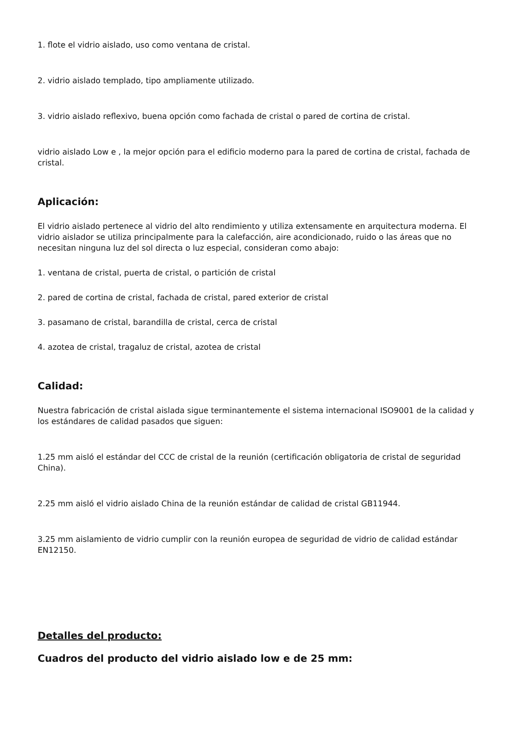1. flote el vidrio aislado, uso como ventana de cristal.
2. vidrio aislado templado, tipo ampliamente utilizado.
3. vidrio aislado reflexivo, buena opción como fachada de cristal o pared de cortina de cristal.
vidrio aislado Low e , la mejor opción para el edificio moderno para la pared de cortina de cristal, fachada de cristal.
Aplicación:
El vidrio aislado pertenece al vidrio del alto rendimiento y utiliza extensamente en arquitectura moderna. El vidrio aislador se utiliza principalmente para la calefacción, aire acondicionado, ruido o las áreas que no necesitan ninguna luz del sol directa o luz especial, consideran como abajo:
1. ventana de cristal, puerta de cristal, o partición de cristal
2. pared de cortina de cristal, fachada de cristal, pared exterior de cristal
3. pasamano de cristal, barandilla de cristal, cerca de cristal
4. azotea de cristal, tragaluz de cristal, azotea de cristal
Calidad:
Nuestra fabricación de cristal aislada sigue terminantemente el sistema internacional ISO9001 de la calidad y los estándares de calidad pasados que siguen:
1.25 mm aisló el estándar del CCC de cristal de la reunión (certificación obligatoria de cristal de seguridad China).
2.25 mm aisló el vidrio aislado China de la reunión estándar de calidad de cristal GB11944.
3.25 mm aislamiento de vidrio cumplir con la reunión europea de seguridad de vidrio de calidad estándar EN12150.
Detalles del producto:
Cuadros del producto del vidrio aislado low e de 25 mm: